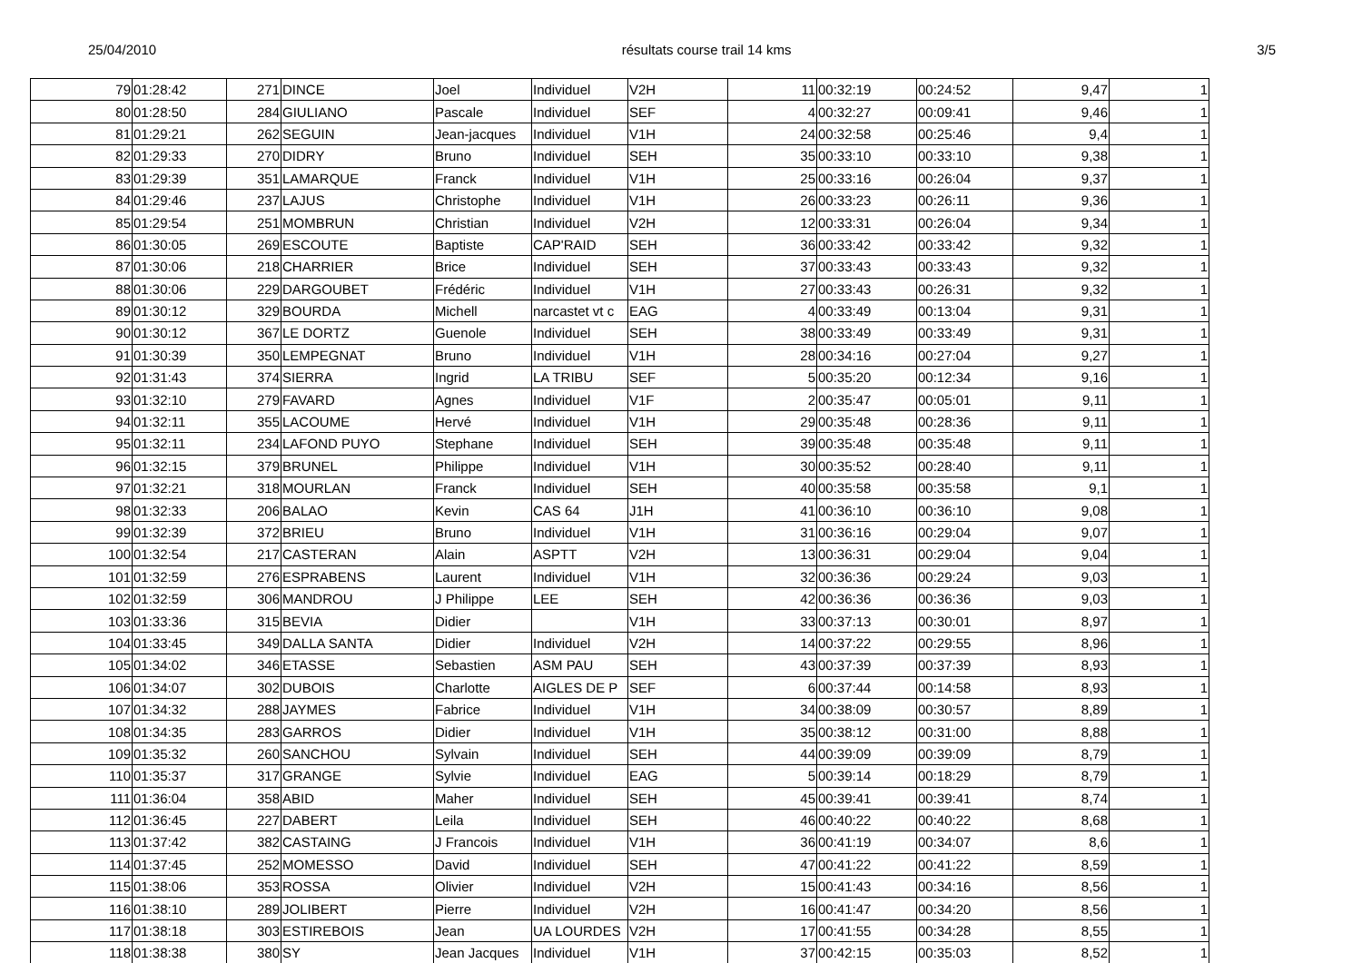25/04/2010 résultats course trail 14 kms 3/5
| 79 | 01:28:42 | 271 | DINCE | Joel | Individuel | V2H | 11 | 00:32:19 | 00:24:52 | 9,47 | 1 |
| 80 | 01:28:50 | 284 | GIULIANO | Pascale | Individuel | SEF | 4 | 00:32:27 | 00:09:41 | 9,46 | 1 |
| 81 | 01:29:21 | 262 | SEGUIN | Jean-jacques | Individuel | V1H | 24 | 00:32:58 | 00:25:46 | 9,4 | 1 |
| 82 | 01:29:33 | 270 | DIDRY | Bruno | Individuel | SEH | 35 | 00:33:10 | 00:33:10 | 9,38 | 1 |
| 83 | 01:29:39 | 351 | LAMARQUE | Franck | Individuel | V1H | 25 | 00:33:16 | 00:26:04 | 9,37 | 1 |
| 84 | 01:29:46 | 237 | LAJUS | Christophe | Individuel | V1H | 26 | 00:33:23 | 00:26:11 | 9,36 | 1 |
| 85 | 01:29:54 | 251 | MOMBRUN | Christian | Individuel | V2H | 12 | 00:33:31 | 00:26:04 | 9,34 | 1 |
| 86 | 01:30:05 | 269 | ESCOUTE | Baptiste | CAP'RAID | SEH | 36 | 00:33:42 | 00:33:42 | 9,32 | 1 |
| 87 | 01:30:06 | 218 | CHARRIER | Brice | Individuel | SEH | 37 | 00:33:43 | 00:33:43 | 9,32 | 1 |
| 88 | 01:30:06 | 229 | DARGOUBET | Frédéric | Individuel | V1H | 27 | 00:33:43 | 00:26:31 | 9,32 | 1 |
| 89 | 01:30:12 | 329 | BOURDA | Michell | narcastet vt c | EAG | 4 | 00:33:49 | 00:13:04 | 9,31 | 1 |
| 90 | 01:30:12 | 367 | LE DORTZ | Guenole | Individuel | SEH | 38 | 00:33:49 | 00:33:49 | 9,31 | 1 |
| 91 | 01:30:39 | 350 | LEMPEGNAT | Bruno | Individuel | V1H | 28 | 00:34:16 | 00:27:04 | 9,27 | 1 |
| 92 | 01:31:43 | 374 | SIERRA | Ingrid | LA TRIBU | SEF | 5 | 00:35:20 | 00:12:34 | 9,16 | 1 |
| 93 | 01:32:10 | 279 | FAVARD | Agnes | Individuel | V1F | 2 | 00:35:47 | 00:05:01 | 9,11 | 1 |
| 94 | 01:32:11 | 355 | LACOUME | Hervé | Individuel | V1H | 29 | 00:35:48 | 00:28:36 | 9,11 | 1 |
| 95 | 01:32:11 | 234 | LAFOND PUYO | Stephane | Individuel | SEH | 39 | 00:35:48 | 00:35:48 | 9,11 | 1 |
| 96 | 01:32:15 | 379 | BRUNEL | Philippe | Individuel | V1H | 30 | 00:35:52 | 00:28:40 | 9,11 | 1 |
| 97 | 01:32:21 | 318 | MOURLAN | Franck | Individuel | SEH | 40 | 00:35:58 | 00:35:58 | 9,1 | 1 |
| 98 | 01:32:33 | 206 | BALAO | Kevin | CAS 64 | J1H | 41 | 00:36:10 | 00:36:10 | 9,08 | 1 |
| 99 | 01:32:39 | 372 | BRIEU | Bruno | Individuel | V1H | 31 | 00:36:16 | 00:29:04 | 9,07 | 1 |
| 100 | 01:32:54 | 217 | CASTERAN | Alain | ASPTT | V2H | 13 | 00:36:31 | 00:29:04 | 9,04 | 1 |
| 101 | 01:32:59 | 276 | ESPRABENS | Laurent | Individuel | V1H | 32 | 00:36:36 | 00:29:24 | 9,03 | 1 |
| 102 | 01:32:59 | 306 | MANDROU | J Philippe | LEE | SEH | 42 | 00:36:36 | 00:36:36 | 9,03 | 1 |
| 103 | 01:33:36 | 315 | BEVIA | Didier | | V1H | 33 | 00:37:13 | 00:30:01 | 8,97 | 1 |
| 104 | 01:33:45 | 349 | DALLA SANTA | Didier | Individuel | V2H | 14 | 00:37:22 | 00:29:55 | 8,96 | 1 |
| 105 | 01:34:02 | 346 | ETASSE | Sebastien | ASM PAU | SEH | 43 | 00:37:39 | 00:37:39 | 8,93 | 1 |
| 106 | 01:34:07 | 302 | DUBOIS | Charlotte | AIGLES DE P | SEF | 6 | 00:37:44 | 00:14:58 | 8,93 | 1 |
| 107 | 01:34:32 | 288 | JAYMES | Fabrice | Individuel | V1H | 34 | 00:38:09 | 00:30:57 | 8,89 | 1 |
| 108 | 01:34:35 | 283 | GARROS | Didier | Individuel | V1H | 35 | 00:38:12 | 00:31:00 | 8,88 | 1 |
| 109 | 01:35:32 | 260 | SANCHOU | Sylvain | Individuel | SEH | 44 | 00:39:09 | 00:39:09 | 8,79 | 1 |
| 110 | 01:35:37 | 317 | GRANGE | Sylvie | Individuel | EAG | 5 | 00:39:14 | 00:18:29 | 8,79 | 1 |
| 111 | 01:36:04 | 358 | ABID | Maher | Individuel | SEH | 45 | 00:39:41 | 00:39:41 | 8,74 | 1 |
| 112 | 01:36:45 | 227 | DABERT | Leila | Individuel | SEH | 46 | 00:40:22 | 00:40:22 | 8,68 | 1 |
| 113 | 01:37:42 | 382 | CASTAING | J Francois | Individuel | V1H | 36 | 00:41:19 | 00:34:07 | 8,6 | 1 |
| 114 | 01:37:45 | 252 | MOMESSO | David | Individuel | SEH | 47 | 00:41:22 | 00:41:22 | 8,59 | 1 |
| 115 | 01:38:06 | 353 | ROSSA | Olivier | Individuel | V2H | 15 | 00:41:43 | 00:34:16 | 8,56 | 1 |
| 116 | 01:38:10 | 289 | JOLIBERT | Pierre | Individuel | V2H | 16 | 00:41:47 | 00:34:20 | 8,56 | 1 |
| 117 | 01:38:18 | 303 | ESTIREBOIS | Jean | UA LOURDES | V2H | 17 | 00:41:55 | 00:34:28 | 8,55 | 1 |
| 118 | 01:38:38 | 380 | SY | Jean Jacques | Individuel | V1H | 37 | 00:42:15 | 00:35:03 | 8,52 | 1 |